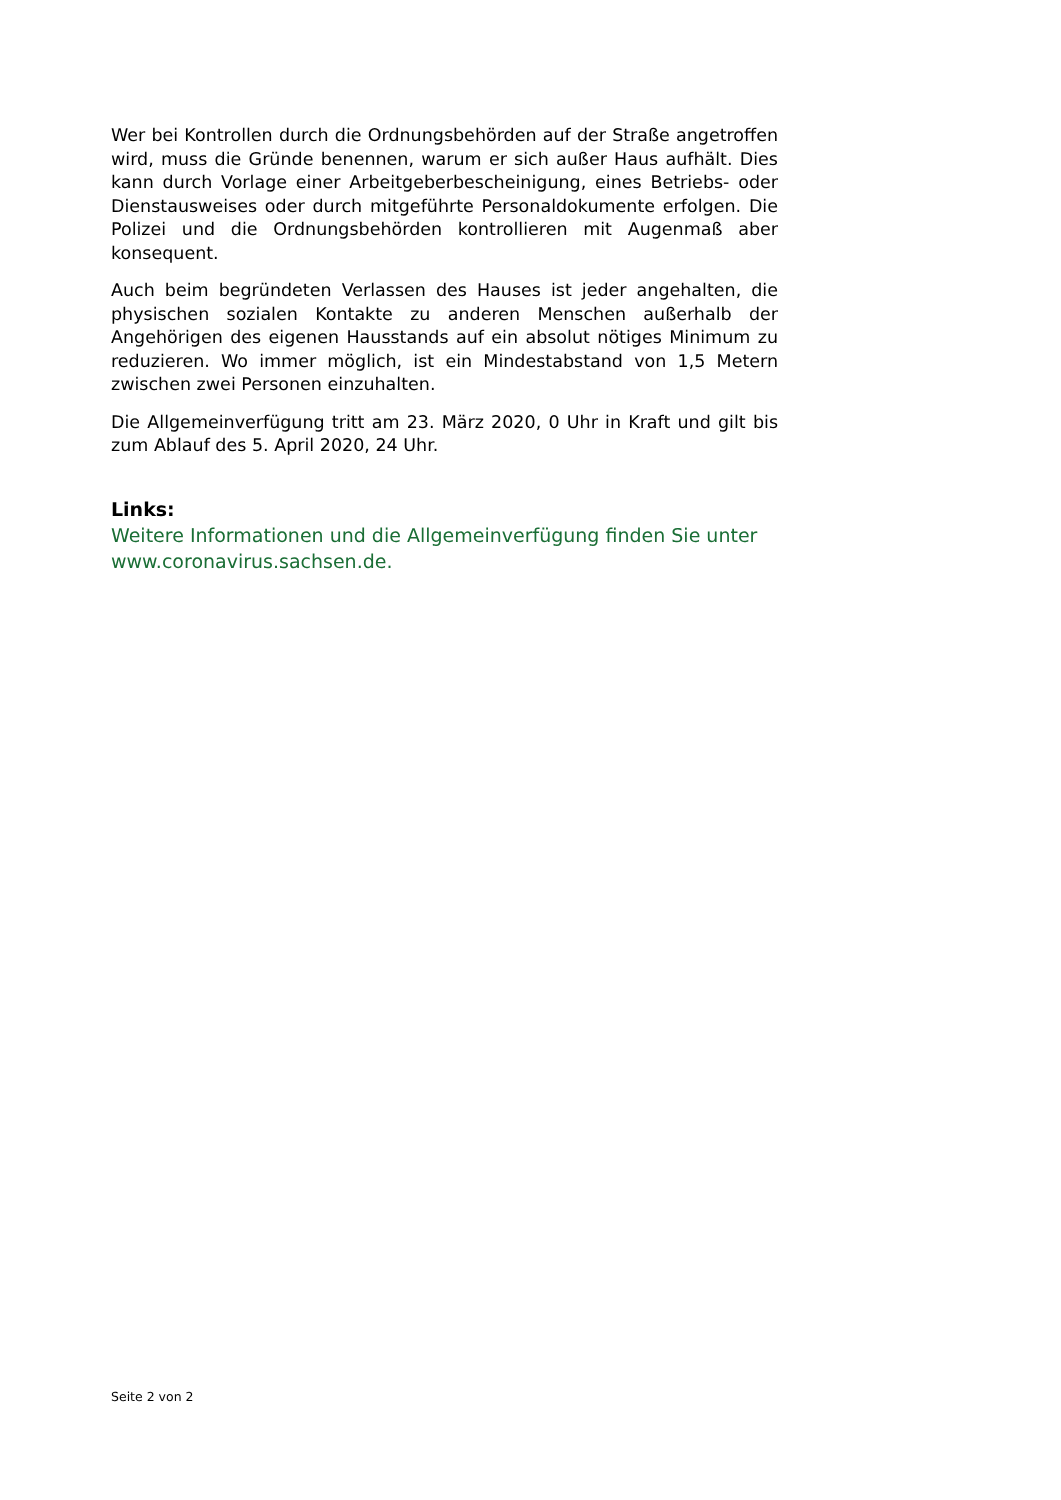Wer bei Kontrollen durch die Ordnungsbehörden auf der Straße angetroffen wird, muss die Gründe benennen, warum er sich außer Haus aufhält. Dies kann durch Vorlage einer Arbeitgeberbescheinigung, eines Betriebs- oder Dienstausweises oder durch mitgeführte Personaldokumente erfolgen. Die Polizei und die Ordnungsbehörden kontrollieren mit Augenmaß aber konsequent.
Auch beim begründeten Verlassen des Hauses ist jeder angehalten, die physischen sozialen Kontakte zu anderen Menschen außerhalb der Angehörigen des eigenen Hausstands auf ein absolut nötiges Minimum zu reduzieren. Wo immer möglich, ist ein Mindestabstand von 1,5 Metern zwischen zwei Personen einzuhalten.
Die Allgemeinverfügung tritt am 23. März 2020, 0 Uhr in Kraft und gilt bis zum Ablauf des 5. April 2020, 24 Uhr.
Links:
Weitere Informationen und die Allgemeinverfügung finden Sie unter www.coronavirus.sachsen.de.
Seite 2 von 2